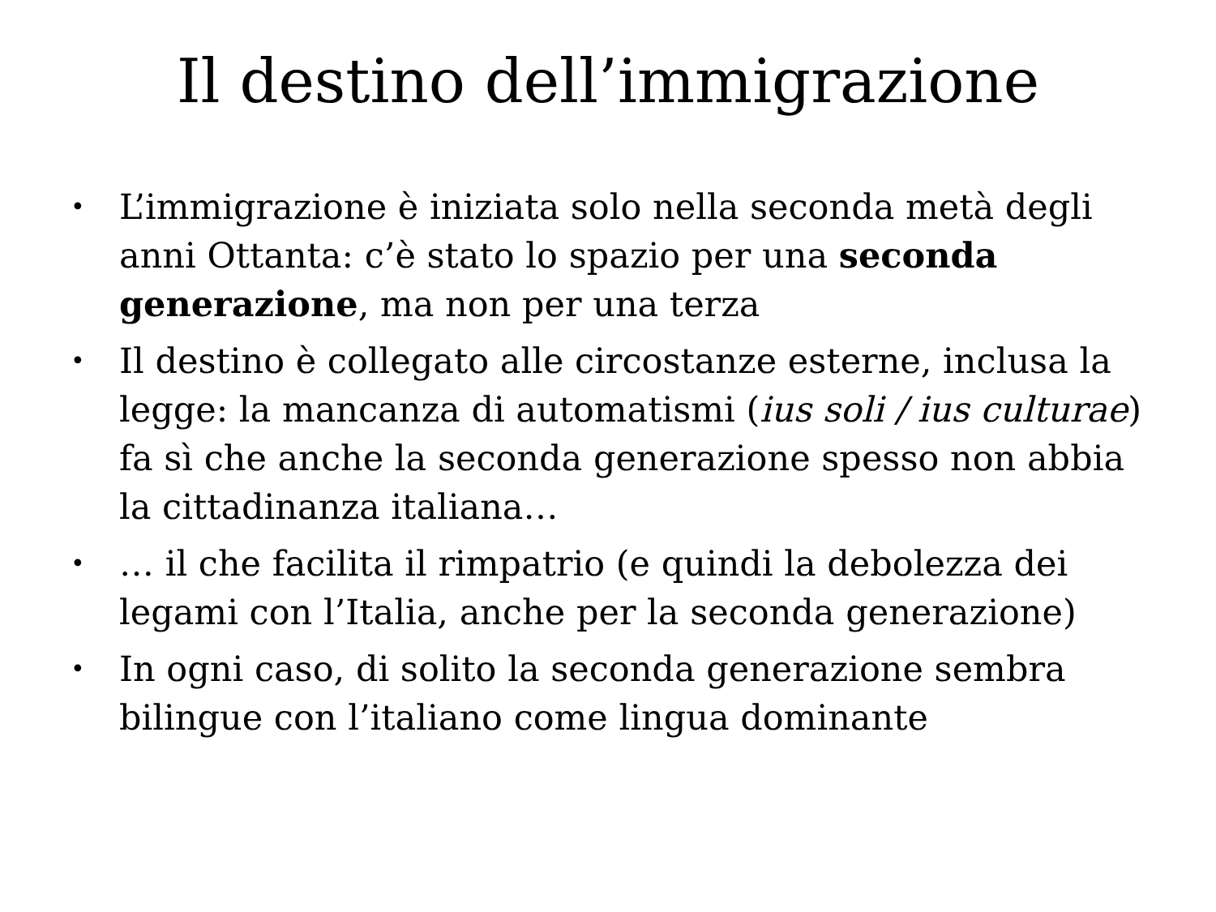Il destino dell’immigrazione
• L’immigrazione è iniziata solo nella seconda metà degli anni Ottanta: c’è stato lo spazio per una seconda generazione, ma non per una terza
• Il destino è collegato alle circostanze esterne, inclusa la legge: la mancanza di automatismi (ius soli / ius culturae) fa sì che anche la seconda generazione spesso non abbia la cittadinanza italiana…
• … il che facilita il rimpatrio (e quindi la debolezza dei legami con l’Italia, anche per la seconda generazione)
• In ogni caso, di solito la seconda generazione sembra bilingue con l’italiano come lingua dominante